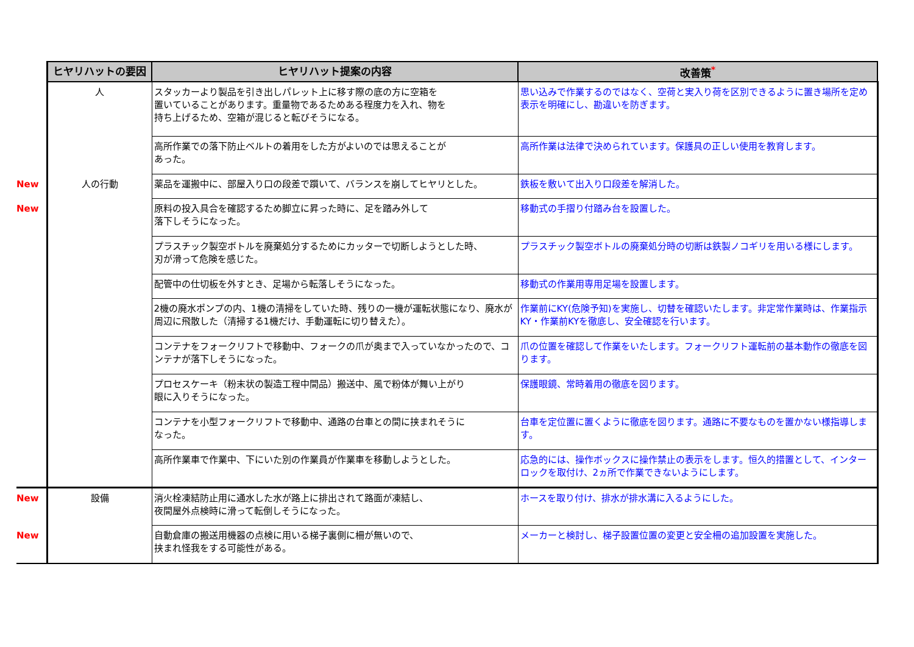| | ヒヤリハットの要因 | ヒヤリハット提案の内容 | 改善策<sup>*</sup> |
| | 人 | スタッカーより製品を引き出しパレット上に移す際の底の方に空箱を 置いていることがあります。重量物であるためある程度力を入れ、物を 持ち上げるため、空箱が混じると転びそうになる。 | 思い込みで作業するのではなく、空荷と実入り荷を区別できるように置き場所を定め表示を明確にし、勘違いを防ぎます。 |
| | | 高所作業での落下防止ベルトの着用をした方がよいのでは思えることが あった。 | 高所作業は法律で決められています。保護具の正しい使用を教育します。 |
| New | 人の行動 | 薬品を運搬中に、部屋入り口の段差で躓いて、バランスを崩してヒヤリとした。 | 鉄板を敷いて出入り口段差を解消した。 |
| New | | 原料の投入具合を確認するため脚立に昇った時に、足を踏み外して 落下しそうになった。 | 移動式の手摺り付踏み台を設置した。 |
| | | プラスチック製空ボトルを廃棄処分するためにカッターで切断しようとした時、 刃が滑って危険を感じた。 | プラスチック製空ボトルの廃棄処分時の切断は鉄製ノコギリを用いる様にします。 |
| | | 配管中の仕切板を外すとき、足場から転落しそうになった。 | 移動式の作業用専用足場を設置します。 |
| | | 2機の廃水ポンプの内、1機の清掃をしていた時、残りの一機が運転状態になり、廃水が周辺に飛散した（清掃する1機だけ、手動運転に切り替えた）。 | 作業前にKY(危険予知)を実施し、切替を確認いたします。非定常作業時は、作業指示KY・作業前KYを徹底し、安全確認を行います。 |
| | | コンテナをフォークリフトで移動中、フォークの爪が奥まで入っていなかったので、コンテナが落下しそうになった。 | 爪の位置を確認して作業をいたします。フォークリフト運転前の基本動作の徹底を図ります。 |
| | | プロセスケーキ（粉末状の製造工程中間品）搬送中、風で粉体が舞い上がり 眼に入りそうになった。 | 保護眼鏡、常時着用の徹底を図ります。 |
| | | コンテナを小型フォークリフトで移動中、通路の台車との間に挟まれそうに なった。 | 台車を定位置に置くように徹底を図ります。通路に不要なものを置かない様指導します。 |
| | | 高所作業車で作業中、下にいた別の作業員が作業車を移動しようとした。 | 応急的には、操作ボックスに操作禁止の表示をします。恒久的措置として、インターロックを取付け、2ヵ所で作業できないようにします。 |
| New | 設備 | 消火栓凍結防止用に通水した水が路上に排出されて路面が凍結し、 夜間屋外点検時に滑って転倒しそうになった。 | ホースを取り付け、排水が排水溝に入るようにした。 |
| New | | 自動倉庫の搬送用機器の点検に用いる梯子裏側に柵が無いので、 挟まれ怪我をする可能性がある。 | メーカーと検討し、梯子設置位置の変更と安全柵の追加設置を実施した。 |